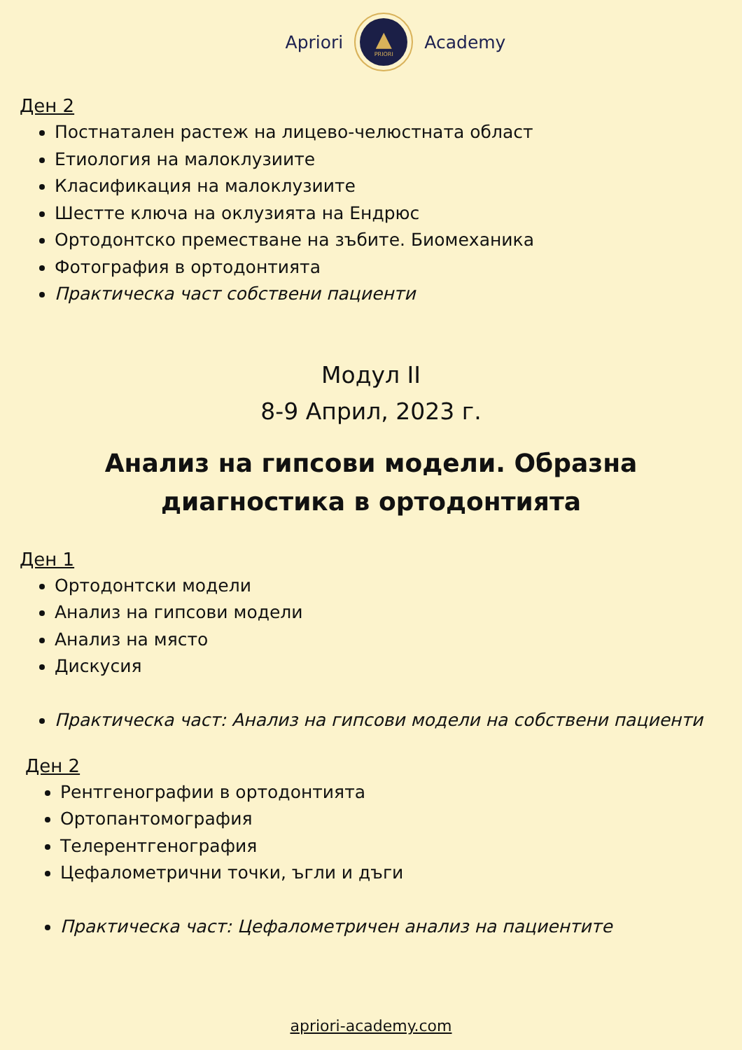Apriori
▲
PRIORI
Academy
Ден 2
Постнатален растеж на лицево-челюстната област
Етиология на малоклузиите
Класификация на малоклузиите
Шестте ключа на оклузията на Ендрюс
Ортодонтско преместване на зъбите. Биомеханика
Фотография в ортодонтията
Практическа част собствени пациенти
Модул II
8-9 Април, 2023 г.
Анализ на гипсови модели. Образна
диагностика в ортодонтията
Ден 1
Ортодонтски модели
Анализ на гипсови модели
Анализ на място
Дискусия
Практическа част: Анализ на гипсови модели на собствени пациенти
Ден 2
Рентгенографии в ортодонтията
Ортопантомография
Телерентгенография
Цефалометрични точки, ъгли и дъги
Практическа част: Цефалометричен анализ на пациентите
apriori-academy.com